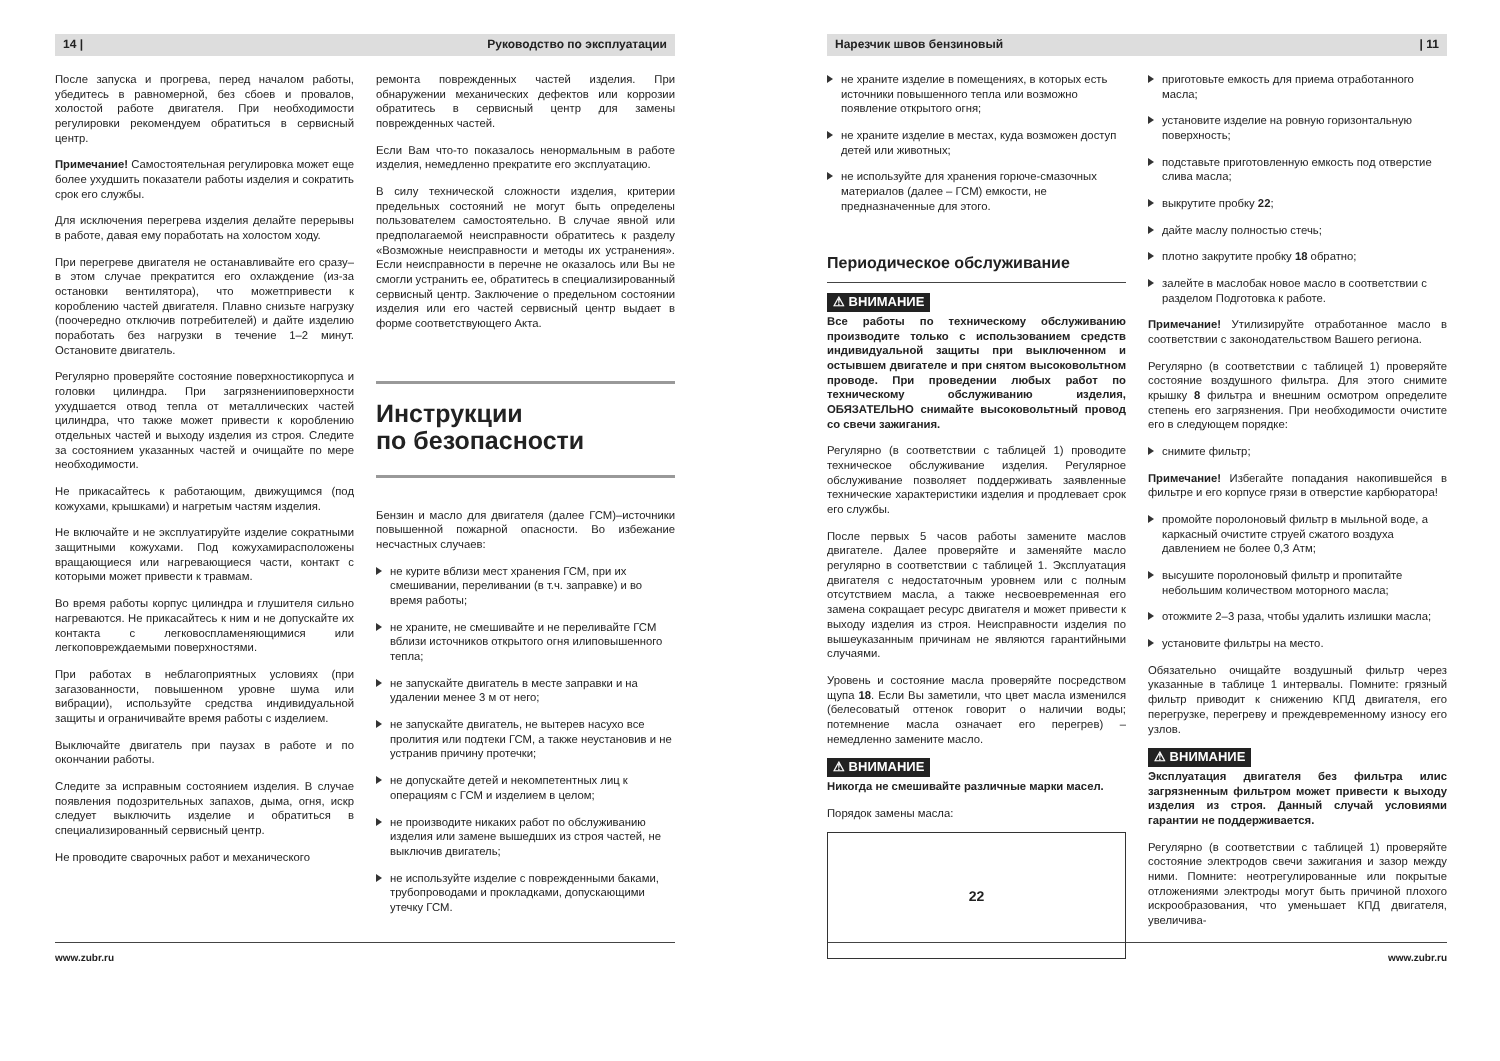14 | Руководство по эксплуатации
После запуска и прогрева, перед началом работы, убедитесь в равномерной, без сбоев и провалов, холостой работе двигателя. При необходимости регулировки рекомендуем обратиться в сервисный центр.
Примечание! Самостоятельная регулировка может еще более ухудшить показатели работы изделия и сократить срок его службы.
Для исключения перегрева изделия делайте перерывы в работе, давая ему поработать на холостом ходу.
При перегреве двигателя не останавливайте его сразу–в этом случае прекратится его охлаждение (из-за остановки вентилятора), что можетпривести к короблению частей двигателя. Плавно снизьте нагрузку (поочередно отключив потребителей) и дайте изделию поработать без нагрузки в течение 1–2 минут. Остановите двигатель.
Регулярно проверяйте состояние поверхностикорпуса и головки цилиндра. При загрязненииповерхности ухудшается отвод тепла от металлических частей цилиндра, что также может привести к короблению отдельных частей и выходу изделия из строя. Следите за состоянием указанных частей и очищайте по мере необходимости.
Не прикасайтесь к работающим, движущимся (под кожухами, крышками) и нагретым частям изделия.
Не включайте и не эксплуатируйте изделие сократными защитными кожухами. Под кожухамирасположены вращающиеся или нагревающиеся части, контакт с которыми может привести к травмам.
Во время работы корпус цилиндра и глушителя сильно нагреваются. Не прикасайтесь к ним и не допускайте их контакта с легковоспламеняющимися или легкоповреждаемыми поверхностями.
При работах в неблагоприятных условиях (при загазованности, повышенном уровне шума или вибрации), используйте средства индивидуальной защиты и ограничивайте время работы с изделием.
Выключайте двигатель при паузах в работе и по окончании работы.
Следите за исправным состоянием изделия. В случае появления подозрительных запахов, дыма, огня, искр следует выключить изделие и обратиться в специализированный сервисный центр.
Не проводите сварочных работ и механического
ремонта поврежденных частей изделия. При обнаружении механических дефектов или коррозии обратитесь в сервисный центр для замены поврежденных частей.
Если Вам что-то показалось ненормальным в работе изделия, немедленно прекратите его эксплуатацию.
В силу технической сложности изделия, критерии предельных состояний не могут быть определены пользователем самостоятельно. В случае явной или предполагаемой неисправности обратитесь к разделу «Возможные неисправности и методы их устранения». Если неисправности в перечне не оказалось или Вы не смогли устранить ее, обратитесь в специализированный сервисный центр. Заключение о предельном состоянии изделия или его частей сервисный центр выдает в форме соответствующего Акта.
Инструкции
по безопасности
Бензин и масло для двигателя (далее ГСМ)–источники повышенной пожарной опасности. Во избежание несчастных случаев:
не курите вблизи мест хранения ГСМ, при их смешивании, переливании (в т.ч. заправке) и во время работы;
не храните, не смешивайте и не переливайте ГСМ вблизи источников открытого огня илиповышенного тепла;
не запускайте двигатель в месте заправки и на удалении менее 3 м от него;
не запускайте двигатель, не вытерев насухо все пролития или подтеки ГСМ, а также неустановив и не устранив причину протечки;
не допускайте детей и некомпетентных лиц к операциям с ГСМ и изделием в целом;
не производите никаких работ по обслуживанию изделия или замене вышедших из строя частей, не выключив двигатель;
не используйте изделие с поврежденными баками, трубопроводами и прокладками, допускающими утечку ГСМ.
www.zubr.ru
Нарезчик швов бензиновый | 11
не храните изделие в помещениях, в которых есть источники повышенного тепла или возможно появление открытого огня;
не храните изделие в местах, куда возможен доступ детей или животных;
не используйте для хранения горюче-смазочных материалов (далее – ГСМ) емкости, не предназначенные для этого.
Периодическое обслуживание
⚠ ВНИМАНИЕ
Все работы по техническому обслуживанию производите только с использованием средств индивидуальной защиты при выключенном и остывшем двигателе и при снятом высоковольтном проводе. При проведении любых работ по техническому обслуживанию изделия, ОБЯЗАТЕЛЬНО снимайте высоковольтный провод со свечи зажигания.
Регулярно (в соответствии с таблицей 1) проводите техническое обслуживание изделия. Регулярное обслуживание позволяет поддерживать заявленные технические характеристики изделия и продлевает срок его службы.
После первых 5 часов работы замените маслов двигателе. Далее проверяйте и заменяйте масло регулярно в соответствии с таблицей 1. Эксплуатация двигателя с недостаточным уровнем или с полным отсутствием масла, а также несвоевременная его замена сокращает ресурс двигателя и может привести к выходу изделия из строя. Неисправности изделия по вышеуказанным причинам не являются гарантийными случаями.
Уровень и состояние масла проверяйте посредством щупа 18. Если Вы заметили, что цвет масла изменился (белесоватый оттенок говорит о наличии воды; потемнение масла означает его перегрев) – немедленно замените масло.
⚠ ВНИМАНИЕ
Никогда не смешивайте различные марки масел.
Порядок замены масла:
22
приготовьте емкость для приема отработанного масла;
установите изделие на ровную горизонтальную поверхность;
подставьте приготовленную емкость под отверстие слива масла;
выкрутите пробку 22;
дайте маслу полностью стечь;
плотно закрутите пробку 18 обратно;
залейте в маслобак новое масло в соответствии с разделом Подготовка к работе.
Примечание! Утилизируйте отработанное масло в соответствии с законодательством Вашего региона.
Регулярно (в соответствии с таблицей 1) проверяйте состояние воздушного фильтра. Для этого снимите крышку 8 фильтра и внешним осмотром определите степень его загрязнения. При необходимости очистите его в следующем порядке:
снимите фильтр;
Примечание! Избегайте попадания накопившейся в фильтре и его корпусе грязи в отверстие карбюратора!
промойте поролоновый фильтр в мыльной воде, а каркасный очистите струей сжатого воздуха давлением не более 0,3 Атм;
высушите поролоновый фильтр и пропитайте небольшим количеством моторного масла;
отожмите 2–3 раза, чтобы удалить излишки масла;
установите фильтры на место.
Обязательно очищайте воздушный фильтр через указанные в таблице 1 интервалы. Помните: грязный фильтр приводит к снижению КПД двигателя, его перегрузке, перегреву и преждевременному износу его узлов.
⚠ ВНИМАНИЕ
Эксплуатация двигателя без фильтра илис загрязненным фильтром может привести к выходу изделия из строя. Данный случай условиями гарантии не поддерживается.
Регулярно (в соответствии с таблицей 1) проверяйте состояние электродов свечи зажигания и зазор между ними. Помните: неотрегулированные или покрытые отложениями электроды могут быть причиной плохого искрообразования, что уменьшает КПД двигателя, увеличива-
www.zubr.ru